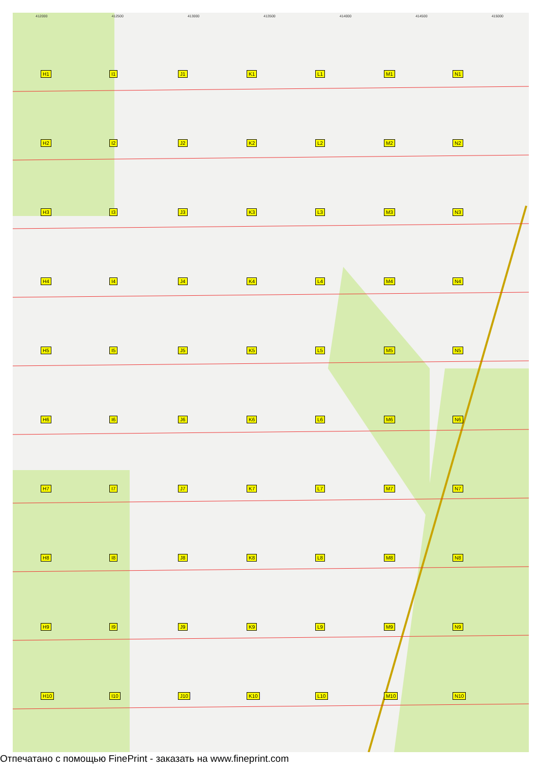412000 412500 413000 413500 414000 414500 415000
H1
I1
J1
K1
L1
M1
N1
H2
I2
J2
K2
L2
M2
N2
H3
I3
J3
K3
L3
M3
N3
H4
I4
J4
K4
L4
M4
N4
H5
I5
J5
K5
L5
M5
N5
H6
I6
J6
K6
L6
M6
N6
H7
I7
J7
K7
L7
M7
N7
H8
I8
J8
K8
L8
M8
N8
H9
I9
J9
K9
L9
M9
N9
H10
I10
J10
K10
L10
M10
N10
Отпечатано с помощью FinePrint - заказать на www.fineprint.com